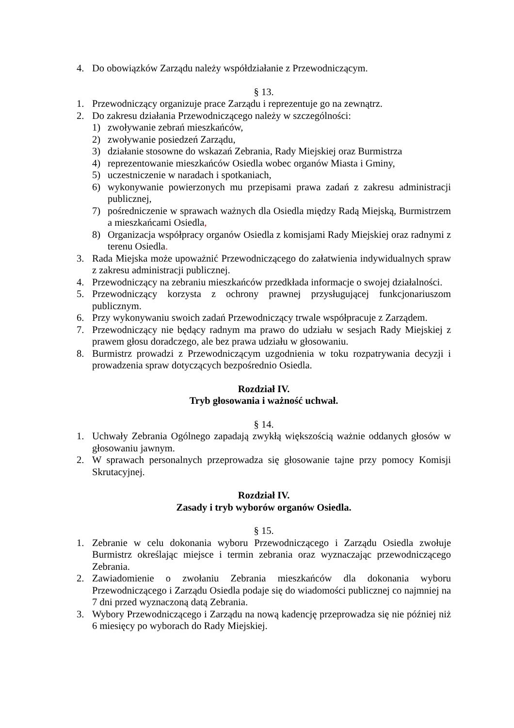4. Do obowiązków Zarządu należy współdziałanie z Przewodniczącym.
§ 13.
1. Przewodniczący organizuje prace Zarządu i reprezentuje go na zewnątrz.
2. Do zakresu działania Przewodniczącego należy w szczególności:
1) zwoływanie zebrań mieszkańców,
2) zwoływanie posiedzeń Zarządu,
3) działanie stosowne do wskazań Zebrania, Rady Miejskiej oraz Burmistrza
4) reprezentowanie mieszkańców Osiedla wobec organów Miasta i Gminy,
5) uczestniczenie w naradach i spotkaniach,
6) wykonywanie powierzonych mu przepisami prawa zadań z zakresu administracji publicznej,
7) pośredniczenie w sprawach ważnych dla Osiedla między Radą Miejską, Burmistrzem a mieszkańcami Osiedla,
8) Organizacja współpracy organów Osiedla z komisjami Rady Miejskiej oraz radnymi z terenu Osiedla.
3. Rada Miejska może upoważnić Przewodniczącego do załatwienia indywidualnych spraw z zakresu administracji publicznej.
4. Przewodniczący na zebraniu mieszkańców przedkłada informacje o swojej działalności.
5. Przewodniczący korzysta z ochrony prawnej przysługującej funkcjonariuszom publicznym.
6. Przy wykonywaniu swoich zadań Przewodniczący trwale współpracuje z Zarządem.
7. Przewodniczący nie będący radnym ma prawo do udziału w sesjach Rady Miejskiej z prawem głosu doradczego, ale bez prawa udziału w głosowaniu.
8. Burmistrz prowadzi z Przewodniczącym uzgodnienia w toku rozpatrywania decyzji i prowadzenia spraw dotyczących bezpośrednio Osiedla.
Rozdział IV.
Tryb głosowania i ważność uchwał.
§ 14.
1. Uchwały Zebrania Ogólnego zapadają zwykłą większością ważnie oddanych głosów w głosowaniu jawnym.
2. W sprawach personalnych przeprowadza się głosowanie tajne przy pomocy Komisji Skrutacyjnej.
Rozdział IV.
Zasady i tryb wyborów organów Osiedla.
§ 15.
1. Zebranie w celu dokonania wyboru Przewodniczącego i Zarządu Osiedla zwołuje Burmistrz określając miejsce i termin zebrania oraz wyznaczając przewodniczącego Zebrania.
2. Zawiadomienie o zwołaniu Zebrania mieszkańców dla dokonania wyboru Przewodniczącego i Zarządu Osiedla podaje się do wiadomości publicznej co najmniej na 7 dni przed wyznaczoną datą Zebrania.
3. Wybory Przewodniczącego i Zarządu na nową kadencję przeprowadza się nie później niż 6 miesięcy po wyborach do Rady Miejskiej.